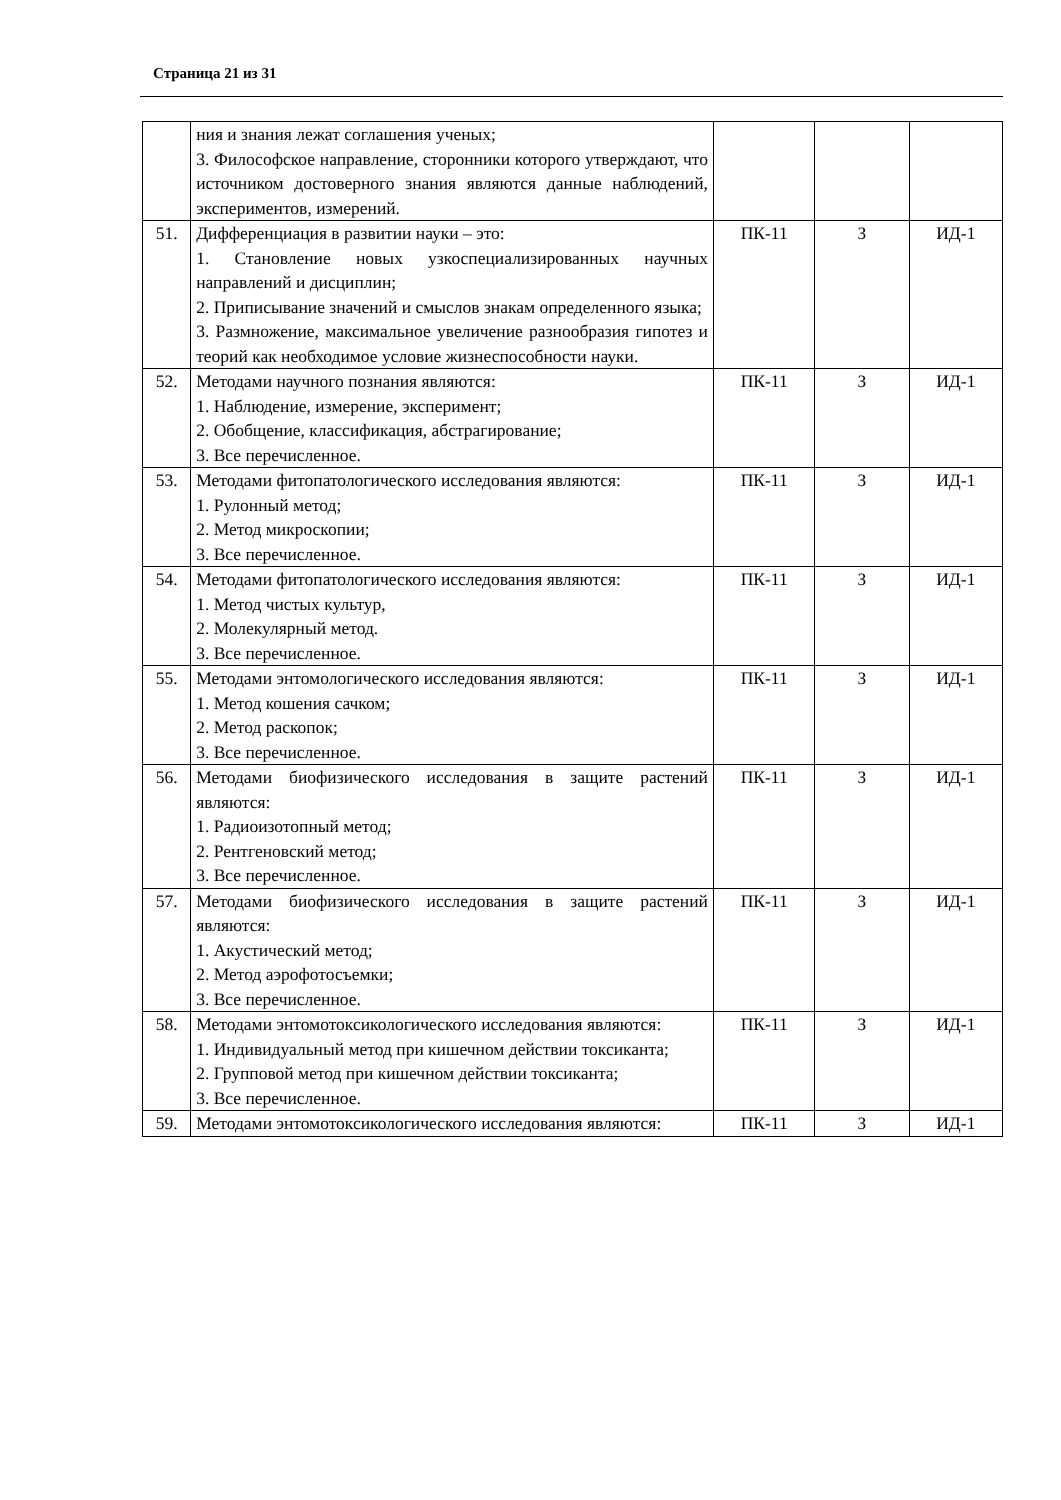Страница 21 из 31
| | ния и знания лежат соглашения ученых; 3. Философское направление, сторонники которого утверждают, что источником достоверного знания являются данные наблюдений, экспериментов, измерений. | | | |
| 51. | Дифференциация в развитии науки – это: 1. Становление новых узкоспециализированных научных направлений и дисциплин; 2. Приписывание значений и смыслов знакам определенного языка; 3. Размножение, максимальное увеличение разнообразия гипотез и теорий как необходимое условие жизнеспособности науки. | ПК-11 | З | ИД-1 |
| 52. | Методами научного познания являются: 1. Наблюдение, измерение, эксперимент; 2. Обобщение, классификация, абстрагирование; 3. Все перечисленное. | ПК-11 | З | ИД-1 |
| 53. | Методами фитопатологического исследования являются: 1. Рулонный метод; 2. Метод микроскопии; 3. Все перечисленное. | ПК-11 | З | ИД-1 |
| 54. | Методами фитопатологического исследования являются: 1. Метод чистых культур, 2. Молекулярный метод. 3. Все перечисленное. | ПК-11 | З | ИД-1 |
| 55. | Методами энтомологического исследования являются: 1. Метод кошения сачком; 2. Метод раскопок; 3. Все перечисленное. | ПК-11 | З | ИД-1 |
| 56. | Методами биофизического исследования в защите растений являются: 1. Радиоизотопный метод; 2. Рентгеновский метод; 3. Все перечисленное. | ПК-11 | З | ИД-1 |
| 57. | Методами биофизического исследования в защите растений являются: 1. Акустический метод; 2. Метод аэрофотосъемки; 3. Все перечисленное. | ПК-11 | З | ИД-1 |
| 58. | Методами энтомотоксикологического исследования являются: 1. Индивидуальный метод при кишечном действии токсиканта; 2. Групповой метод при кишечном действии токсиканта; 3. Все перечисленное. | ПК-11 | З | ИД-1 |
| 59. | Методами энтомотоксикологического исследования являются: | ПК-11 | З | ИД-1 |